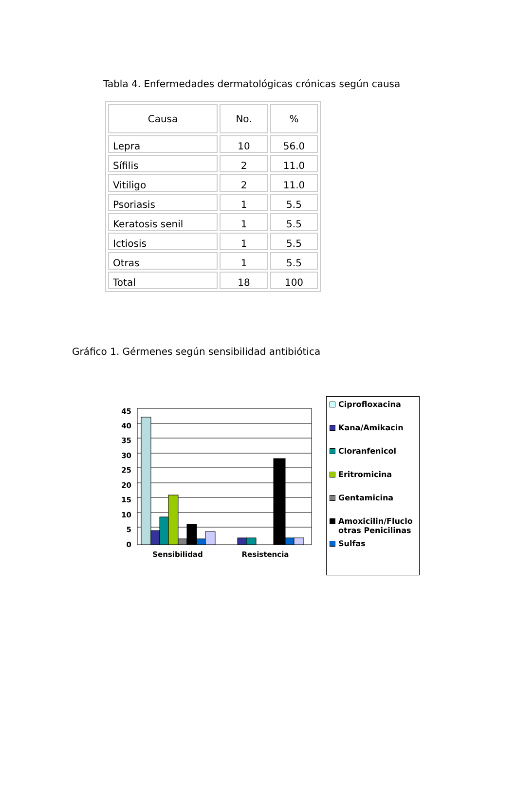Tabla 4. Enfermedades dermatológicas crónicas según causa
| Causa | No. | % |
| --- | --- | --- |
| Lepra | 10 | 56.0 |
| Sífilis | 2 | 11.0 |
| Vitiligo | 2 | 11.0 |
| Psoriasis | 1 | 5.5 |
| Keratosis senil | 1 | 5.5 |
| Ictiosis | 1 | 5.5 |
| Otras | 1 | 5.5 |
| Total | 18 | 100 |
Gráfico 1. Gérmenes según sensibilidad antibiótica
45
40
35
30
25
20
15
10
5
0
Sensibilidad
Resistencia
Ciprofloxacina
Kana/Amikacin
Cloranfenicol
Eritromicina
Gentamicina
Amoxicilin/Fluclo otras Penicilinas
Sulfas